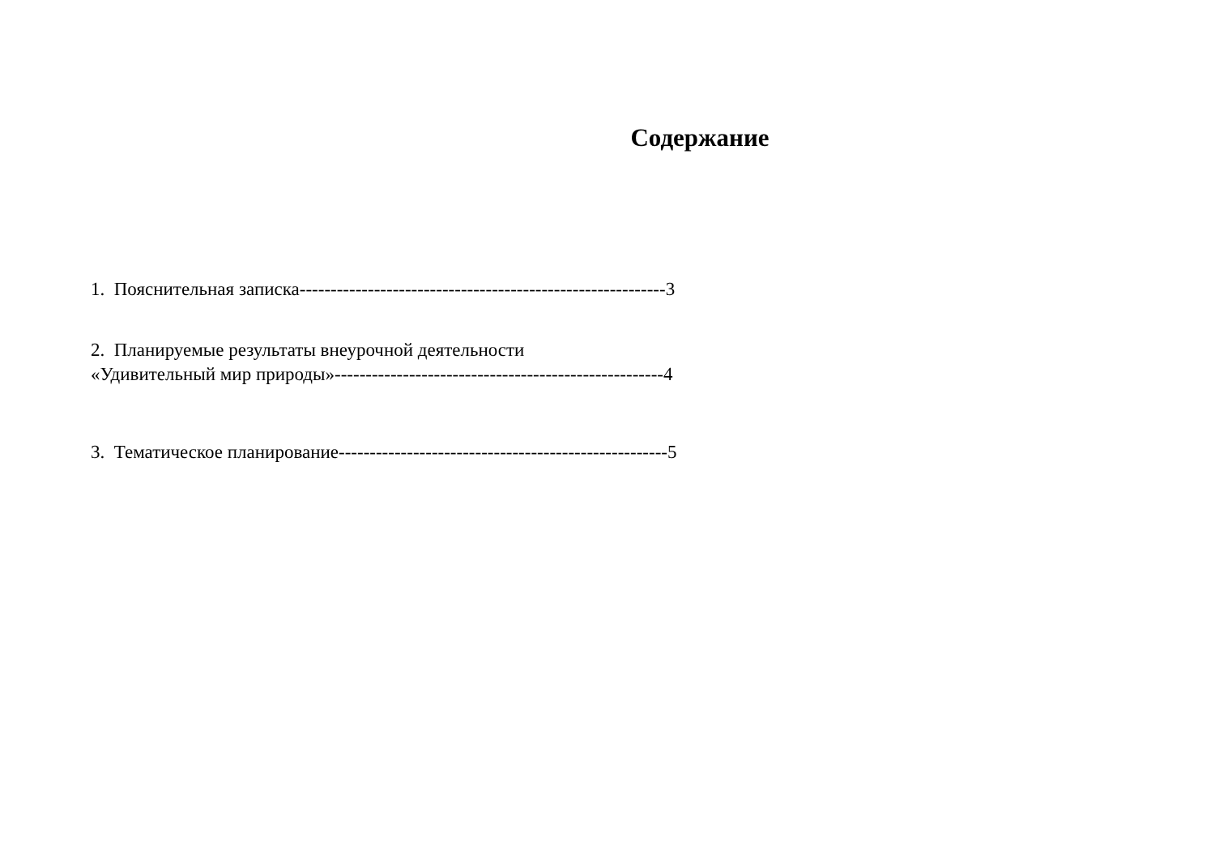Содержание
1. Пояснительная записка-----------------------------------------------------------3
2. Планируемые результаты внеурочной деятельности
«Удивительный мир природы»-----------------------------------------------------4
3. Тематическое планирование-----------------------------------------------------5